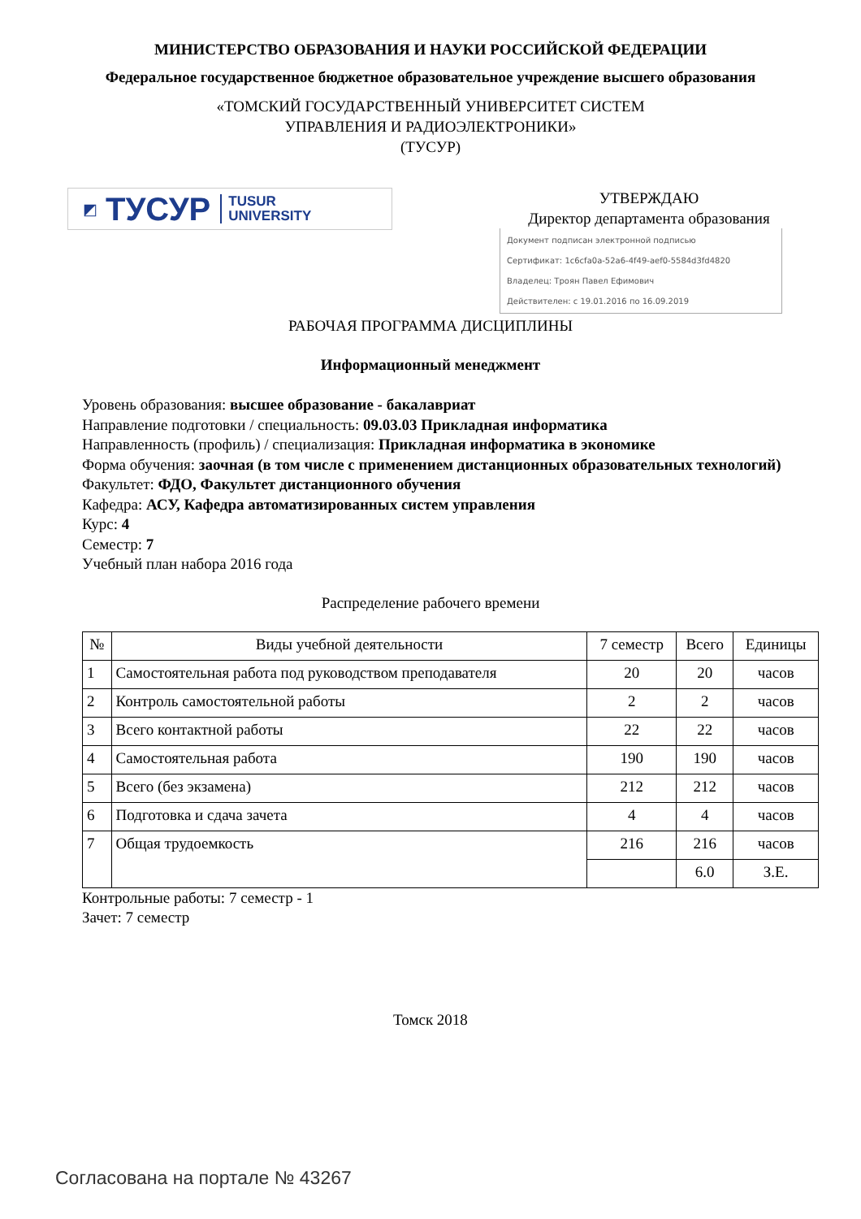МИНИСТЕРСТВО ОБРАЗОВАНИЯ И НАУКИ РОССИЙСКОЙ ФЕДЕРАЦИИ
Федеральное государственное бюджетное образовательное учреждение высшего образования
«ТОМСКИЙ ГОСУДАРСТВЕННЫЙ УНИВЕРСИТЕТ СИСТЕМ
УПРАВЛЕНИЯ И РАДИОЭЛЕКТРОНИКИ»
(ТУСУР)
◩ ТУСУР TUSUR
UNIVERSITY
УТВЕРЖДАЮ
Директор департамента образования
Документ подписан электронной подписью
Сертификат: 1c6cfa0a-52a6-4f49-aef0-5584d3fd4820
Владелец: Троян Павел Ефимович
Действителен: с 19.01.2016 по 16.09.2019
РАБОЧАЯ ПРОГРАММА ДИСЦИПЛИНЫ
Информационный менеджмент
Уровень образования: высшее образование - бакалавриат
Направление подготовки / специальность: 09.03.03 Прикладная информатика
Направленность (профиль) / специализация: Прикладная информатика в экономике
Форма обучения: заочная (в том числе с применением дистанционных образовательных технологий)
Факультет: ФДО, Факультет дистанционного обучения
Кафедра: АСУ, Кафедра автоматизированных систем управления
Курс: 4
Семестр: 7
Учебный план набора 2016 года
Распределение рабочего времени
| № | Виды учебной деятельности | 7 семестр | Всего | Единицы |
| --- | --- | --- | --- | --- |
| 1 | Самостоятельная работа под руководством преподавателя | 20 | 20 | часов |
| 2 | Контроль самостоятельной работы | 2 | 2 | часов |
| 3 | Всего контактной работы | 22 | 22 | часов |
| 4 | Самостоятельная работа | 190 | 190 | часов |
| 5 | Всего (без экзамена) | 212 | 212 | часов |
| 6 | Подготовка и сдача зачета | 4 | 4 | часов |
| 7 | Общая трудоемкость | 216 | 216 | часов |
| | | | 6.0 | З.Е. |
Контрольные работы: 7 семестр - 1
Зачет: 7 семестр
Томск 2018
Согласована на портале № 43267